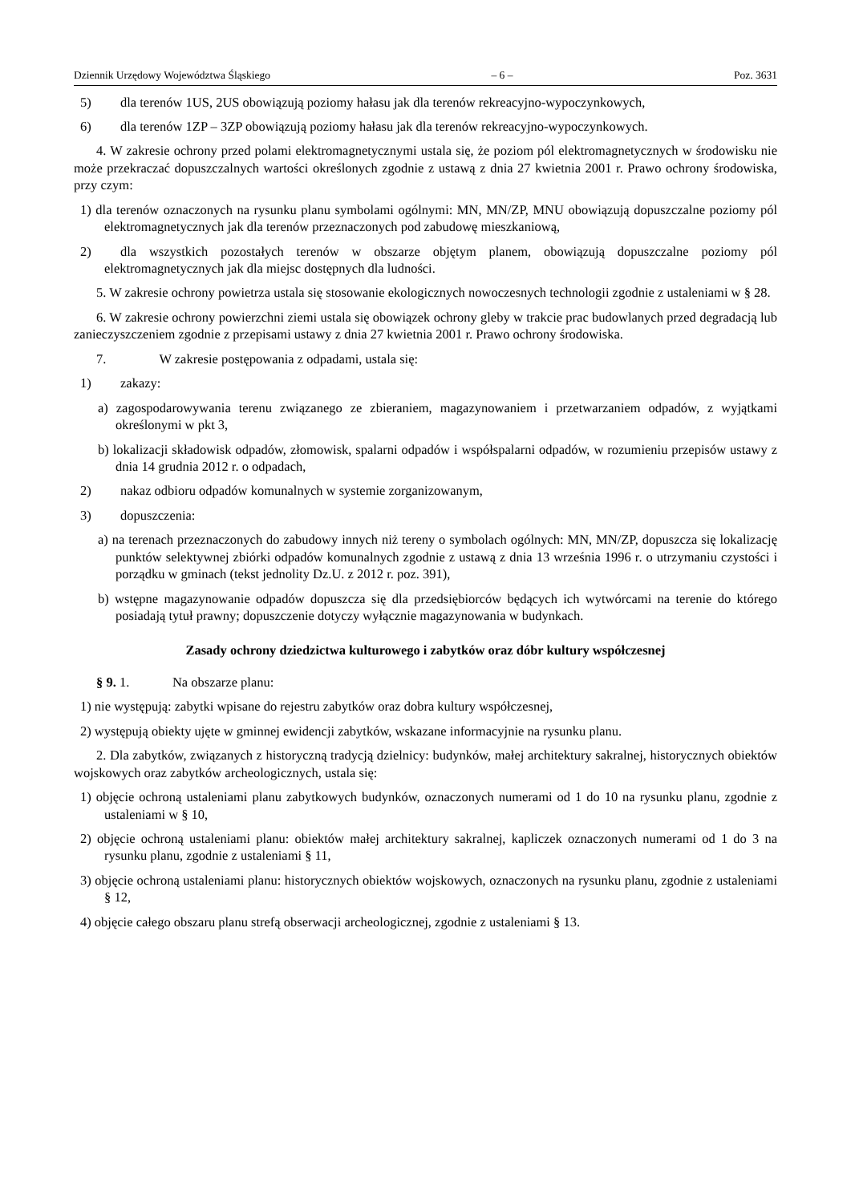Dziennik Urzędowy Województwa Śląskiego – 6 – Poz. 3631
5) dla terenów 1US, 2US obowiązują poziomy hałasu jak dla terenów rekreacyjno-wypoczynkowych,
6) dla terenów 1ZP – 3ZP obowiązują poziomy hałasu jak dla terenów rekreacyjno-wypoczynkowych.
4. W zakresie ochrony przed polami elektromagnetycznymi ustala się, że poziom pól elektromagnetycznych w środowisku nie może przekraczać dopuszczalnych wartości określonych zgodnie z ustawą z dnia 27 kwietnia 2001 r. Prawo ochrony środowiska, przy czym:
1) dla terenów oznaczonych na rysunku planu symbolami ogólnymi: MN, MN/ZP, MNU obowiązują dopuszczalne poziomy pól elektromagnetycznych jak dla terenów przeznaczonych pod zabudowę mieszkaniową,
2) dla wszystkich pozostałych terenów w obszarze objętym planem, obowiązują dopuszczalne poziomy pól elektromagnetycznych jak dla miejsc dostępnych dla ludności.
5. W zakresie ochrony powietrza ustala się stosowanie ekologicznych nowoczesnych technologii zgodnie z ustaleniami w § 28.
6. W zakresie ochrony powierzchni ziemi ustala się obowiązek ochrony gleby w trakcie prac budowlanych przed degradacją lub zanieczyszczeniem zgodnie z przepisami ustawy z dnia 27 kwietnia 2001 r. Prawo ochrony środowiska.
7. W zakresie postępowania z odpadami, ustala się:
1) zakazy:
a) zagospodarowywania terenu związanego ze zbieraniem, magazynowaniem i przetwarzaniem odpadów, z wyjątkami określonymi w pkt 3,
b) lokalizacji składowisk odpadów, złomowisk, spalarni odpadów i współspalarni odpadów, w rozumieniu przepisów ustawy z dnia 14 grudnia 2012 r. o odpadach,
2) nakaz odbioru odpadów komunalnych w systemie zorganizowanym,
3) dopuszczenia:
a) na terenach przeznaczonych do zabudowy innych niż tereny o symbolach ogólnych: MN, MN/ZP, dopuszcza się lokalizację punktów selektywnej zbiórki odpadów komunalnych zgodnie z ustawą z dnia 13 września 1996 r. o utrzymaniu czystości i porządku w gminach (tekst jednolity Dz.U. z 2012 r. poz. 391),
b) wstępne magazynowanie odpadów dopuszcza się dla przedsiębiorców będących ich wytwórcami na terenie do którego posiadają tytuł prawny; dopuszczenie dotyczy wyłącznie magazynowania w budynkach.
Zasady ochrony dziedzictwa kulturowego i zabytków oraz dóbr kultury współczesnej
§ 9. 1. Na obszarze planu:
1) nie występują: zabytki wpisane do rejestru zabytków oraz dobra kultury współczesnej,
2) występują obiekty ujęte w gminnej ewidencji zabytków, wskazane informacyjnie na rysunku planu.
2. Dla zabytków, związanych z historyczną tradycją dzielnicy: budynków, małej architektury sakralnej, historycznych obiektów wojskowych oraz zabytków archeologicznych, ustala się:
1) objęcie ochroną ustaleniami planu zabytkowych budynków, oznaczonych numerami od 1 do 10 na rysunku planu, zgodnie z ustaleniami w § 10,
2) objęcie ochroną ustaleniami planu: obiektów małej architektury sakralnej, kapliczek oznaczonych numerami od 1 do 3 na rysunku planu, zgodnie z ustaleniami § 11,
3) objęcie ochroną ustaleniami planu: historycznych obiektów wojskowych, oznaczonych na rysunku planu, zgodnie z ustaleniami § 12,
4) objęcie całego obszaru planu strefą obserwacji archeologicznej, zgodnie z ustaleniami § 13.